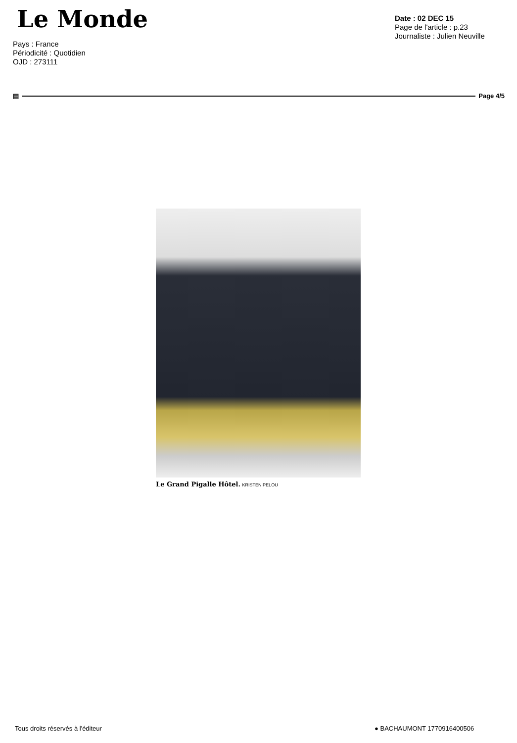Le Monde
Pays : France
Périodicité : Quotidien
OJD : 273111
Date : 02 DEC 15
Page de l'article : p.23
Journaliste : Julien Neuville
▤ Page 4/5
Le Grand Pigalle Hôtel. KRISTEN PELOU
Tous droits réservés à l'éditeur
● BACHAUMONT 1770916400506